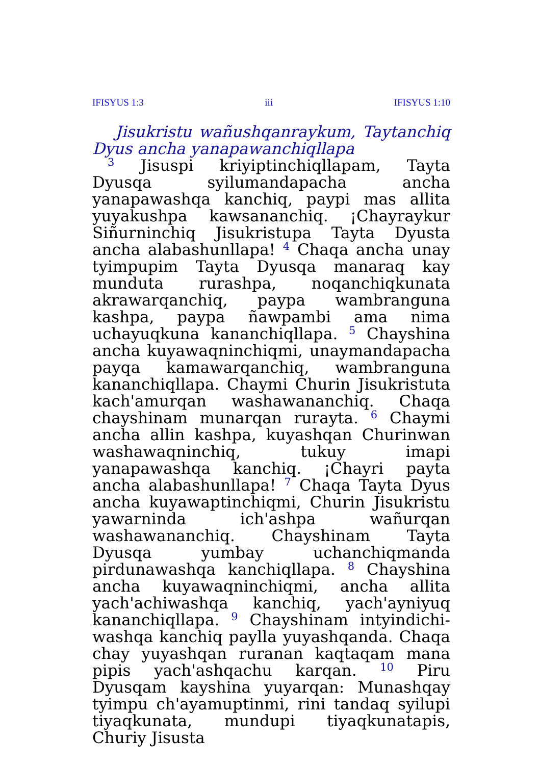IFISYUS 1:3 iii IFISYUS 1:10
Jisukristu wañushqanraykum, Taytanchiq Dyus ancha yanapawanchiqllapa
<sup>3</sup> Jisuspi kriyiptinchiqllapam, Tayta Dyusqa syilumandapacha ancha yanapawashqa kanchiq, paypi mas allita yuyakushpa kawsananchiq. ¡Chayraykur Siñurninchiq Jisukristupa Tayta Dyusta ancha alabashunllapa! <sup>4</sup> Chaqa ancha unay tyimpupim Tayta Dyusqa manaraq kay munduta rurashpa, noqanchiqkunata akrawarqanchiq, paypa wambranguna kashpa, paypa ñawpambi ama nima uchayuqkuna kananchiqllapa. <sup>5</sup> Chayshina ancha kuyawaqninchiqmi, unaymandapacha payqa kamawarqanchiq, wambranguna kananchiqllapa. Chaymi Churin Jisukristuta kach'amurqan washawananchiq. Chaqa chayshinam munarqan rurayta. <sup>6</sup> Chaymi ancha allin kashpa, kuyashqan Churinwan washawaqninchiq, tukuy imapi yanapawashqa kanchiq. ¡Chayri payta ancha alabashunllapa! <sup>7</sup> Chaqa Tayta Dyus ancha kuyawaptinchiqmi, Churin Jisukristu yawarninda ich'ashpa wañurqan washawananchiq. Chayshinam Tayta Dyusqa yumbay uchanchiqmanda pirdunawashqa kanchiqllapa. <sup>8</sup> Chayshina ancha kuyawaqninchiqmi, ancha allita yach'achiwashqa kanchiq, yach'ayniyuq kananchiqllapa. <sup>9</sup> Chayshinam intyindichi-washqa kanchiq paylla yuyashqanda. Chaqa chay yuyashqan ruranan kaqtaqam mana pipis yach'ashqachu karqan. <sup>10</sup> Piru Dyusqam kayshina yuyarqan: Munashqay tyimpu ch'ayamuptinmi, rini tandaq syilupi tiyaqkunata, mundupi tiyaqkunatapis, Churiy Jisusta